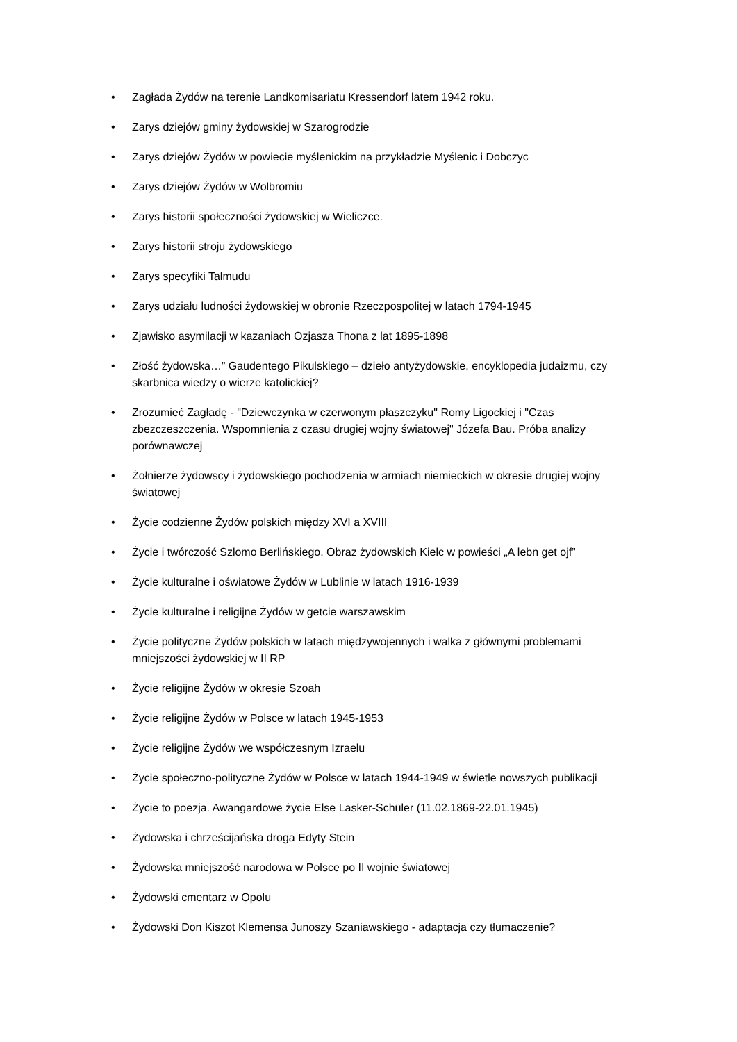• Zagłada Żydów na terenie Landkomisariatu Kressendorf latem 1942 roku.
• Zarys dziejów gminy żydowskiej w Szarogrodzie
• Zarys dziejów Żydów w powiecie myślenickim na przykładzie Myślenic i Dobczyc
• Zarys dziejów Żydów w Wolbromiu
• Zarys historii społeczności żydowskiej w Wieliczce.
• Zarys historii stroju żydowskiego
• Zarys specyfiki Talmudu
• Zarys udziału ludności żydowskiej w obronie Rzeczpospolitej w latach 1794-1945
• Zjawisko asymilacji w kazaniach Ozjasza Thona z lat 1895-1898
• Złość żydowska…” Gaudentego Pikulskiego – dzieło antyżydowskie, encyklopedia judaizmu, czy skarbnica wiedzy o wierze katolickiej?
• Zrozumieć Zagładę - "Dziewczynka w czerwonym płaszczyku" Romy Ligockiej i "Czas zbezczeszczenia. Wspomnienia z czasu drugiej wojny światowej" Józefa Bau. Próba analizy porównawczej
• Żołnierze żydowscy i żydowskiego pochodzenia w armiach niemieckich w okresie drugiej wojny światowej
• Życie codzienne Żydów polskich między XVI a XVIII
• Życie i twórczość Szlomo Berlińskiego. Obraz żydowskich Kielc w powieści „A lebn get ojf”
• Życie kulturalne i oświatowe Żydów w Lublinie w latach 1916-1939
• Życie kulturalne i religijne Żydów w getcie warszawskim
• Życie polityczne Żydów polskich w latach międzywojennych i walka z głównymi problemami mniejszości żydowskiej w II RP
• Życie religijne Żydów w okresie Szoah
• Życie religijne Żydów w Polsce w latach 1945-1953
• Życie religijne Żydów we współczesnym Izraelu
• Życie społeczno-polityczne Żydów w Polsce w latach 1944-1949 w świetle nowszych publikacji
• Życie to poezja. Awangardowe życie Else Lasker-Schüler (11.02.1869-22.01.1945)
• Żydowska i chrześcijańska droga Edyty Stein
• Żydowska mniejszość narodowa w Polsce po II wojnie światowej
• Żydowski cmentarz w Opolu
• Żydowski Don Kiszot Klemensa Junoszy Szaniawskiego - adaptacja czy tłumaczenie?